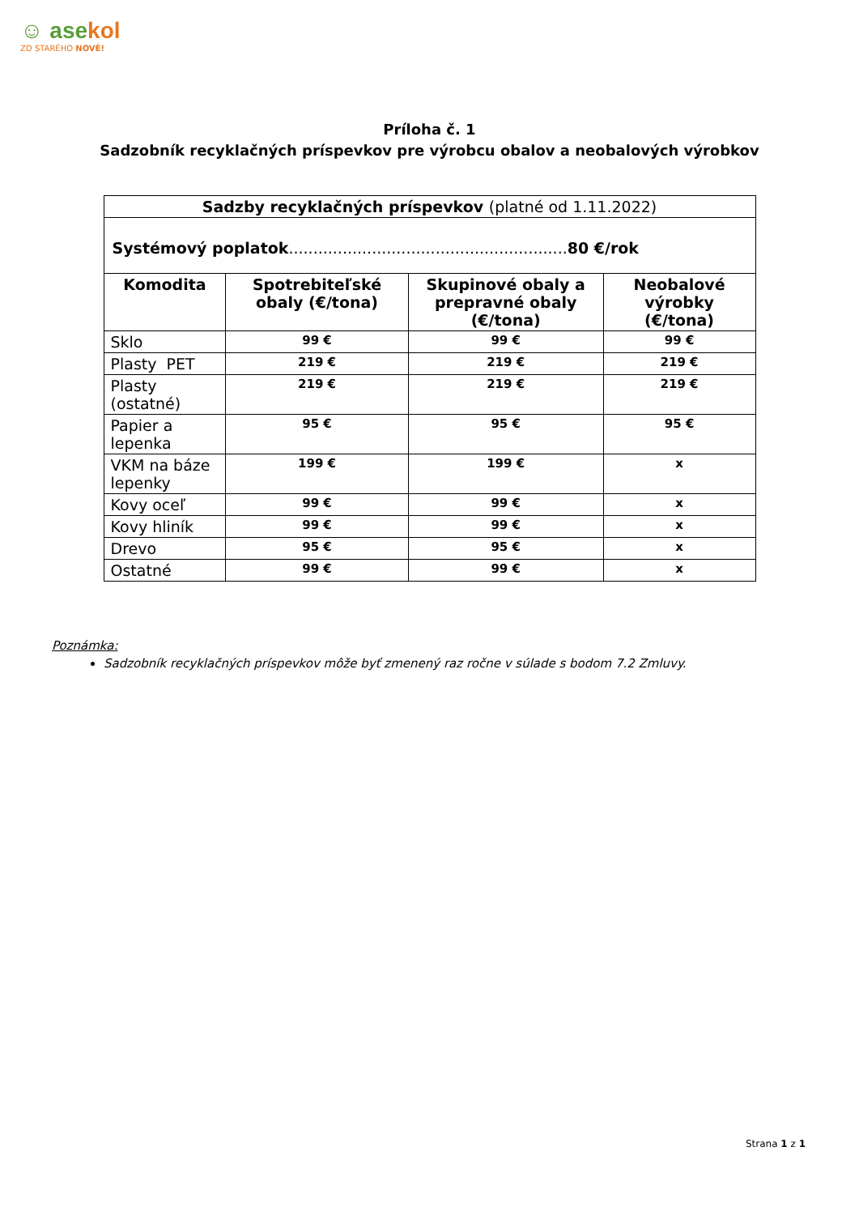☺ asekol
ZO STARÉHO NOVÉ!
Príloha č. 1
Sadzobník recyklačných príspevkov pre výrobcu obalov a neobalových výrobkov
| Sadzby recyklačných príspevkov (platné od 1.11.2022) | | | |
| --- | --- | --- | --- |
| Systémový poplatok ......................................................... 80 €/rok | | | |
| Komodita | Spotrebiteľské obaly (€/tona) | Skupinové obaly a prepravné obaly (€/tona) | Neobalové výrobky (€/tona) |
| Sklo | 99 € | 99 € | 99 € |
| Plasty PET | 219 € | 219 € | 219 € |
| Plasty (ostatné) | 219 € | 219 € | 219 € |
| Papier a lepenka | 95 € | 95 € | 95 € |
| VKM na báze lepenky | 199 € | 199 € | x |
| Kovy oceľ | 99 € | 99 € | x |
| Kovy hliník | 99 € | 99 € | x |
| Drevo | 95 € | 95 € | x |
| Ostatné | 99 € | 99 € | x |
Poznámka:
Sadzobník recyklačných príspevkov môže byť zmenený raz ročne v súlade s bodom 7.2 Zmluvy.
Strana 1 z 1